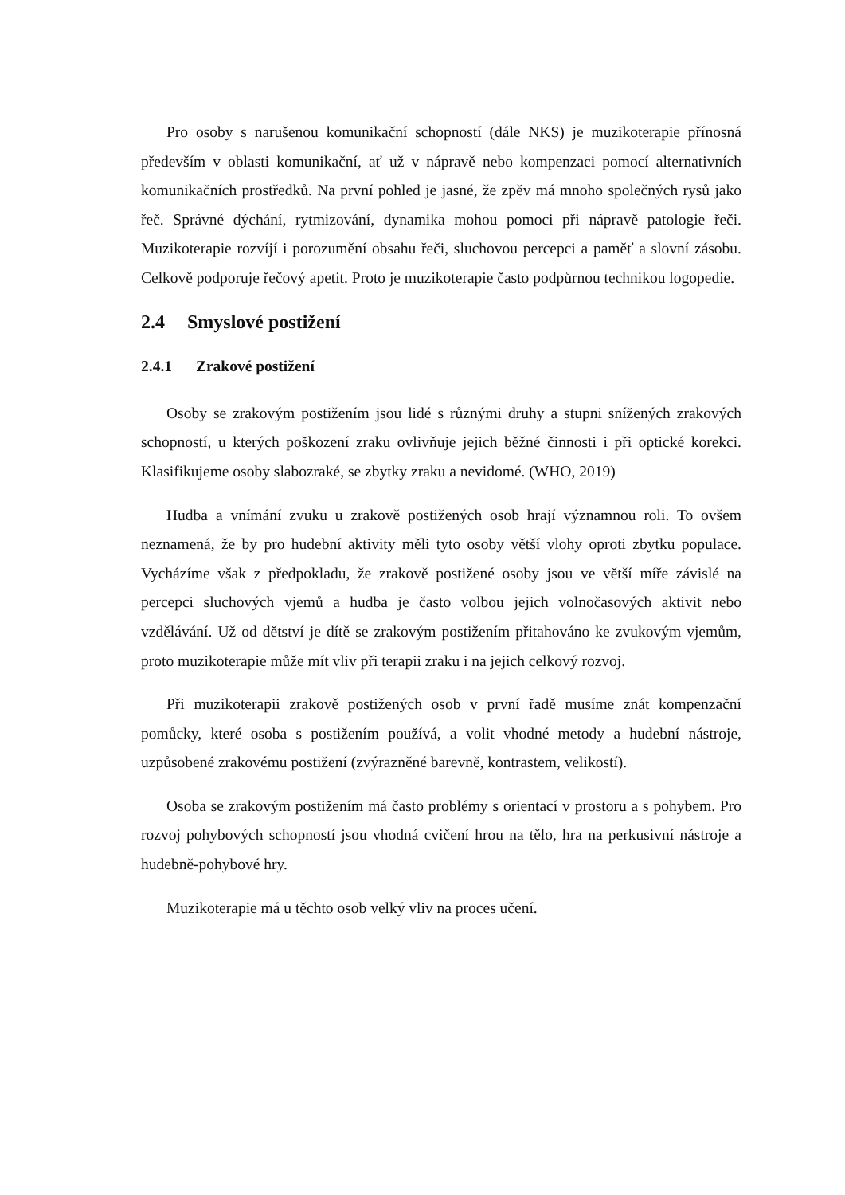Pro osoby s narušenou komunikační schopností (dále NKS) je muzikoterapie přínosná především v oblasti komunikační, ať už v nápravě nebo kompenzaci pomocí alternativních komunikačních prostředků. Na první pohled je jasné, že zpěv má mnoho společných rysů jako řeč. Správné dýchání, rytmizování, dynamika mohou pomoci při nápravě patologie řeči. Muzikoterapie rozvíjí i porozumění obsahu řeči, sluchovou percepci a paměť a slovní zásobu. Celkově podporuje řečový apetit. Proto je muzikoterapie často podpůrnou technikou logopedie.
2.4 Smyslové postižení
2.4.1 Zrakové postižení
Osoby se zrakovým postižením jsou lidé s různými druhy a stupni snížených zrakových schopností, u kterých poškození zraku ovlivňuje jejich běžné činnosti i při optické korekci. Klasifikujeme osoby slabozraké, se zbytky zraku a nevidomé. (WHO, 2019)
Hudba a vnímání zvuku u zrakově postižených osob hrají významnou roli. To ovšem neznamená, že by pro hudební aktivity měli tyto osoby větší vlohy oproti zbytku populace. Vycházíme však z předpokladu, že zrakově postižené osoby jsou ve větší míře závislé na percepci sluchových vjemů a hudba je často volbou jejich volnočasových aktivit nebo vzdělávání. Už od dětství je dítě se zrakovým postižením přitahováno ke zvukovým vjemům, proto muzikoterapie může mít vliv při terapii zraku i na jejich celkový rozvoj.
Při muzikoterapii zrakově postižených osob v první řadě musíme znát kompenzační pomůcky, které osoba s postižením používá, a volit vhodné metody a hudební nástroje, uzpůsobené zrakovému postižení (zvýrazněné barevně, kontrastem, velikostí).
Osoba se zrakovým postižením má často problémy s orientací v prostoru a s pohybem. Pro rozvoj pohybových schopností jsou vhodná cvičení hrou na tělo, hra na perkusivní nástroje a hudebně-pohybové hry.
Muzikoterapie má u těchto osob velký vliv na proces učení.